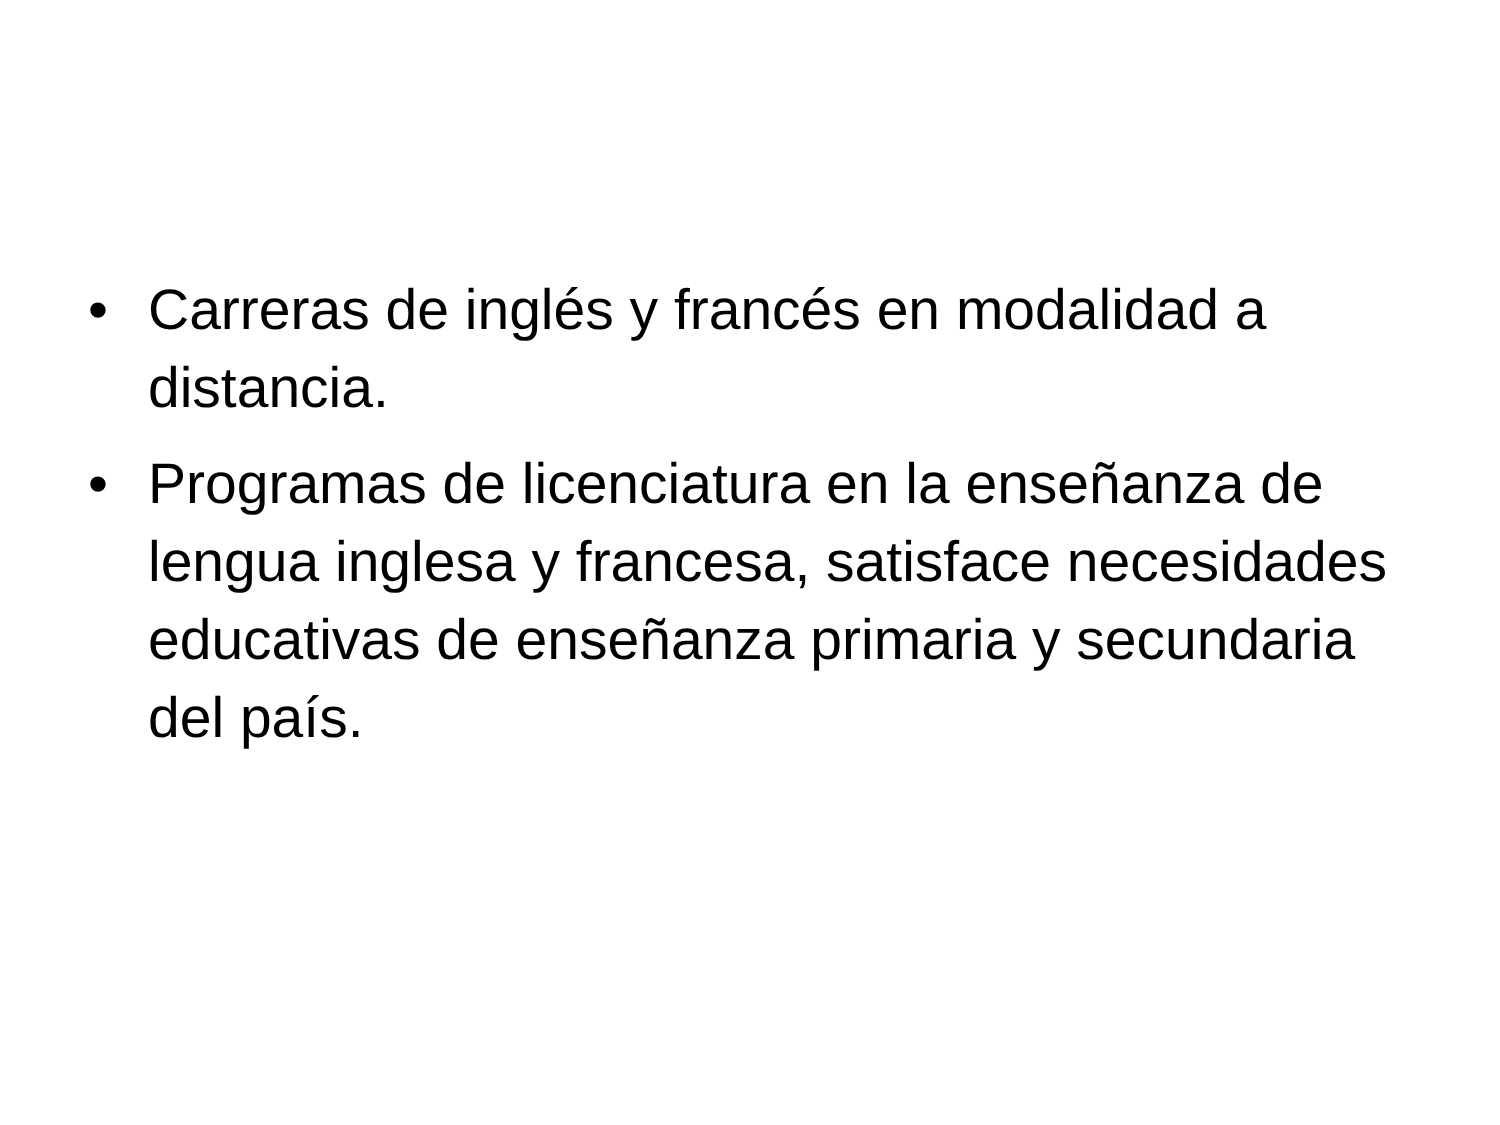• Carreras de inglés y francés en modalidad a distancia.
• Programas de licenciatura en la enseñanza de lengua inglesa y francesa, satisface necesidades educativas de enseñanza primaria y secundaria del país.